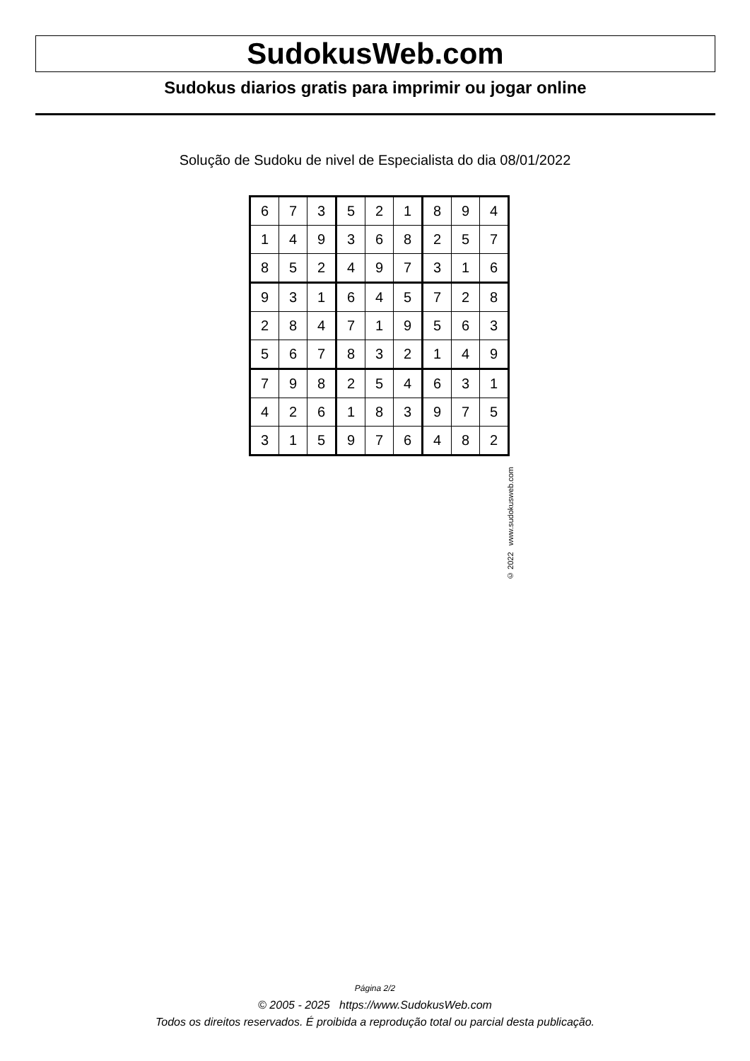SudokusWeb.com
Sudokus diarios gratis para imprimir ou jogar online
Solução de Sudoku de nivel de Especialista do dia 08/01/2022
| 6 | 7 | 3 | 5 | 2 | 1 | 8 | 9 | 4 |
| 1 | 4 | 9 | 3 | 6 | 8 | 2 | 5 | 7 |
| 8 | 5 | 2 | 4 | 9 | 7 | 3 | 1 | 6 |
| 9 | 3 | 1 | 6 | 4 | 5 | 7 | 2 | 8 |
| 2 | 8 | 4 | 7 | 1 | 9 | 5 | 6 | 3 |
| 5 | 6 | 7 | 8 | 3 | 2 | 1 | 4 | 9 |
| 7 | 9 | 8 | 2 | 5 | 4 | 6 | 3 | 1 |
| 4 | 2 | 6 | 1 | 8 | 3 | 9 | 7 | 5 |
| 3 | 1 | 5 | 9 | 7 | 6 | 4 | 8 | 2 |
© 2022 www.sudokusweb.com
Página 2/2
© 2005 - 2025 https://www.SudokusWeb.com
Todos os direitos reservados. É proibida a reprodução total ou parcial desta publicação.